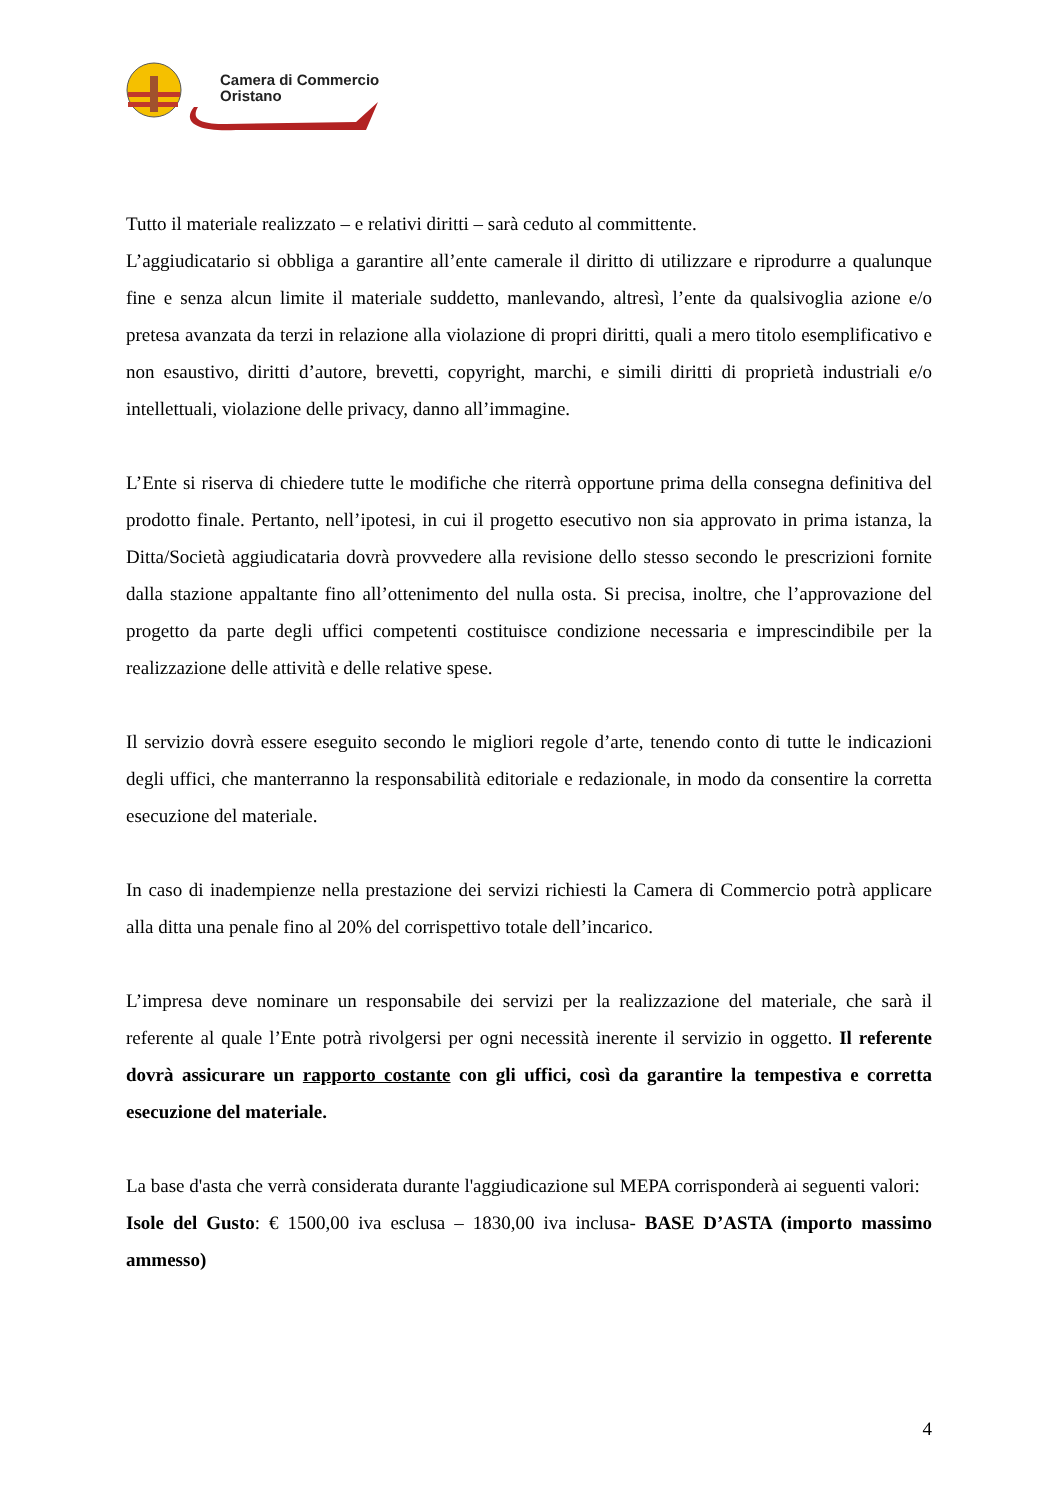Camera di Commercio
Oristano
Tutto il materiale realizzato – e relativi diritti – sarà ceduto al committente.
L’aggiudicatario si obbliga a garantire all’ente camerale il diritto di utilizzare e riprodurre a qualunque fine e senza alcun limite il materiale suddetto, manlevando, altresì, l’ente da qualsivoglia azione e/o pretesa avanzata da terzi in relazione alla violazione di propri diritti, quali a mero titolo esemplificativo e non esaustivo, diritti d’autore, brevetti, copyright, marchi, e simili diritti di proprietà industriali e/o intellettuali, violazione delle privacy, danno all’immagine.
L’Ente si riserva di chiedere tutte le modifiche che riterrà opportune prima della consegna definitiva del prodotto finale. Pertanto, nell’ipotesi, in cui il progetto esecutivo non sia approvato in prima istanza, la Ditta/Società aggiudicataria dovrà provvedere alla revisione dello stesso secondo le prescrizioni fornite dalla stazione appaltante fino all’ottenimento del nulla osta. Si precisa, inoltre, che l’approvazione del progetto da parte degli uffici competenti costituisce condizione necessaria e imprescindibile per la realizzazione delle attività e delle relative spese.
Il servizio dovrà essere eseguito secondo le migliori regole d’arte, tenendo conto di tutte le indicazioni degli uffici, che manterranno la responsabilità editoriale e redazionale, in modo da consentire la corretta esecuzione del materiale.
In caso di inadempienze nella prestazione dei servizi richiesti la Camera di Commercio potrà applicare alla ditta una penale fino al 20% del corrispettivo totale dell’incarico.
L’impresa deve nominare un responsabile dei servizi per la realizzazione del materiale, che sarà il referente al quale l’Ente potrà rivolgersi per ogni necessità inerente il servizio in oggetto. Il referente dovrà assicurare un rapporto costante con gli uffici, così da garantire la tempestiva e corretta esecuzione del materiale.
La base d'asta che verrà considerata durante l'aggiudicazione sul MEPA corrisponderà ai seguenti valori:
Isole del Gusto: € 1500,00 iva esclusa – 1830,00 iva inclusa- BASE D’ASTA (importo massimo ammesso)
4